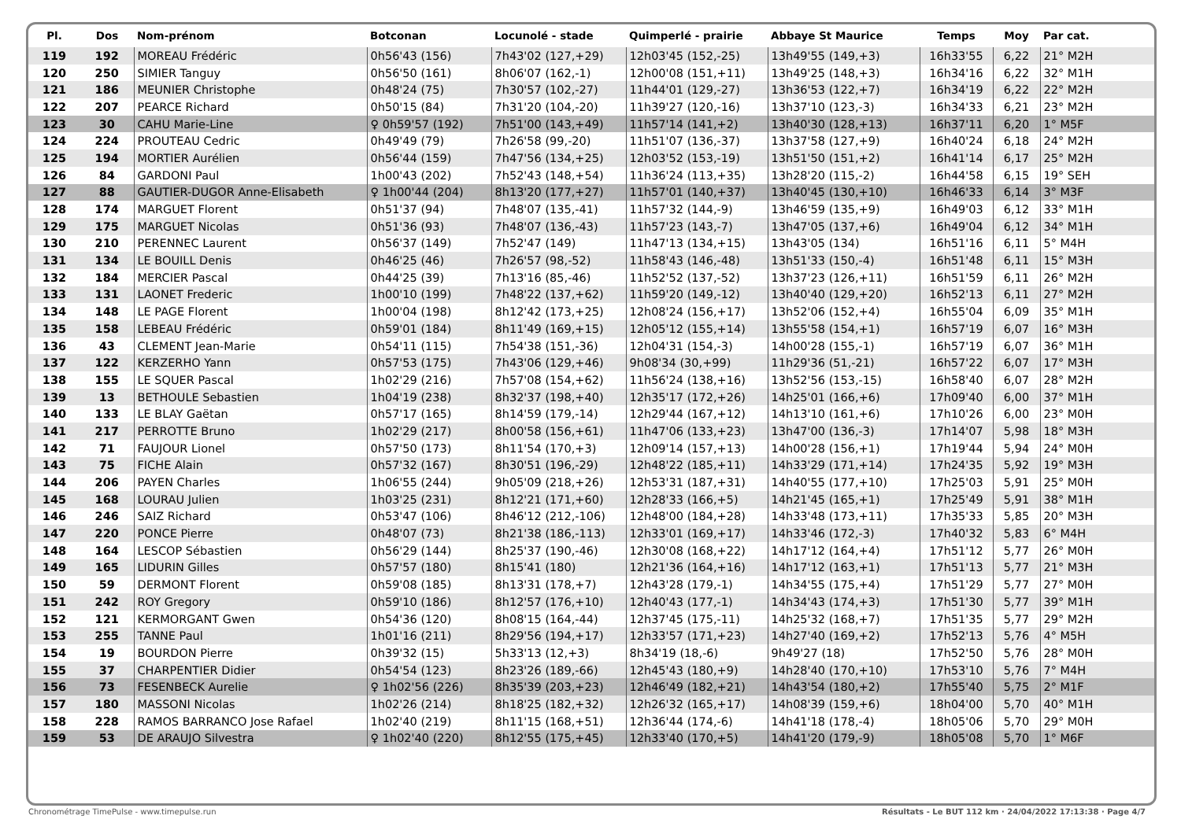| Pl. | Dos | Nom-prénom | Botconan | Locunolé - stade | Quimperlé - prairie | Abbaye St Maurice | Temps | Moy | Par cat. |
| --- | --- | --- | --- | --- | --- | --- | --- | --- | --- |
| 119 | 192 | MOREAU Frédéric | 0h56'43 (156) | 7h43'02 (127,+29) | 12h03'45 (152,-25) | 13h49'55 (149,+3) | 16h33'55 | 6,22 | 21° M2H |
| 120 | 250 | SIMIER Tanguy | 0h56'50 (161) | 8h06'07 (162,-1) | 12h00'08 (151,+11) | 13h49'25 (148,+3) | 16h34'16 | 6,22 | 32° M1H |
| 121 | 186 | MEUNIER Christophe | 0h48'24 (75) | 7h30'57 (102,-27) | 11h44'01 (129,-27) | 13h36'53 (122,+7) | 16h34'19 | 6,22 | 22° M2H |
| 122 | 207 | PEARCE Richard | 0h50'15 (84) | 7h31'20 (104,-20) | 11h39'27 (120,-16) | 13h37'10 (123,-3) | 16h34'33 | 6,21 | 23° M2H |
| 123 | 30 | CAHU Marie-Line | ♀ 0h59'57 (192) | 7h51'00 (143,+49) | 11h57'14 (141,+2) | 13h40'30 (128,+13) | 16h37'11 | 6,20 | 1° M5F |
| 124 | 224 | PROUTEAU Cedric | 0h49'49 (79) | 7h26'58 (99,-20) | 11h51'07 (136,-37) | 13h37'58 (127,+9) | 16h40'24 | 6,18 | 24° M2H |
| 125 | 194 | MORTIER Aurélien | 0h56'44 (159) | 7h47'56 (134,+25) | 12h03'52 (153,-19) | 13h51'50 (151,+2) | 16h41'14 | 6,17 | 25° M2H |
| 126 | 84 | GARDONI Paul | 1h00'43 (202) | 7h52'43 (148,+54) | 11h36'24 (113,+35) | 13h28'20 (115,-2) | 16h44'58 | 6,15 | 19° SEH |
| 127 | 88 | GAUTIER-DUGOR Anne-Elisabeth | ♀ 1h00'44 (204) | 8h13'20 (177,+27) | 11h57'01 (140,+37) | 13h40'45 (130,+10) | 16h46'33 | 6,14 | 3° M3F |
| 128 | 174 | MARGUET Florent | 0h51'37 (94) | 7h48'07 (135,-41) | 11h57'32 (144,-9) | 13h46'59 (135,+9) | 16h49'03 | 6,12 | 33° M1H |
| 129 | 175 | MARGUET Nicolas | 0h51'36 (93) | 7h48'07 (136,-43) | 11h57'23 (143,-7) | 13h47'05 (137,+6) | 16h49'04 | 6,12 | 34° M1H |
| 130 | 210 | PERENNEC Laurent | 0h56'37 (149) | 7h52'47 (149) | 11h47'13 (134,+15) | 13h43'05 (134) | 16h51'16 | 6,11 | 5° M4H |
| 131 | 134 | LE BOUILL Denis | 0h46'25 (46) | 7h26'57 (98,-52) | 11h58'43 (146,-48) | 13h51'33 (150,-4) | 16h51'48 | 6,11 | 15° M3H |
| 132 | 184 | MERCIER Pascal | 0h44'25 (39) | 7h13'16 (85,-46) | 11h52'52 (137,-52) | 13h37'23 (126,+11) | 16h51'59 | 6,11 | 26° M2H |
| 133 | 131 | LAONET Frederic | 1h00'10 (199) | 7h48'22 (137,+62) | 11h59'20 (149,-12) | 13h40'40 (129,+20) | 16h52'13 | 6,11 | 27° M2H |
| 134 | 148 | LE PAGE Florent | 1h00'04 (198) | 8h12'42 (173,+25) | 12h08'24 (156,+17) | 13h52'06 (152,+4) | 16h55'04 | 6,09 | 35° M1H |
| 135 | 158 | LEBEAU Frédéric | 0h59'01 (184) | 8h11'49 (169,+15) | 12h05'12 (155,+14) | 13h55'58 (154,+1) | 16h57'19 | 6,07 | 16° M3H |
| 136 | 43 | CLEMENT Jean-Marie | 0h54'11 (115) | 7h54'38 (151,-36) | 12h04'31 (154,-3) | 14h00'28 (155,-1) | 16h57'19 | 6,07 | 36° M1H |
| 137 | 122 | KERZERHO Yann | 0h57'53 (175) | 7h43'06 (129,+46) | 9h08'34 (30,+99) | 11h29'36 (51,-21) | 16h57'22 | 6,07 | 17° M3H |
| 138 | 155 | LE SQUER Pascal | 1h02'29 (216) | 7h57'08 (154,+62) | 11h56'24 (138,+16) | 13h52'56 (153,-15) | 16h58'40 | 6,07 | 28° M2H |
| 139 | 13 | BETHOULE Sebastien | 1h04'19 (238) | 8h32'37 (198,+40) | 12h35'17 (172,+26) | 14h25'01 (166,+6) | 17h09'40 | 6,00 | 37° M1H |
| 140 | 133 | LE BLAY Gaëtan | 0h57'17 (165) | 8h14'59 (179,-14) | 12h29'44 (167,+12) | 14h13'10 (161,+6) | 17h10'26 | 6,00 | 23° M0H |
| 141 | 217 | PERROTTE Bruno | 1h02'29 (217) | 8h00'58 (156,+61) | 11h47'06 (133,+23) | 13h47'00 (136,-3) | 17h14'07 | 5,98 | 18° M3H |
| 142 | 71 | FAUJOUR Lionel | 0h57'50 (173) | 8h11'54 (170,+3) | 12h09'14 (157,+13) | 14h00'28 (156,+1) | 17h19'44 | 5,94 | 24° M0H |
| 143 | 75 | FICHE Alain | 0h57'32 (167) | 8h30'51 (196,-29) | 12h48'22 (185,+11) | 14h33'29 (171,+14) | 17h24'35 | 5,92 | 19° M3H |
| 144 | 206 | PAYEN Charles | 1h06'55 (244) | 9h05'09 (218,+26) | 12h53'31 (187,+31) | 14h40'55 (177,+10) | 17h25'03 | 5,91 | 25° M0H |
| 145 | 168 | LOURAU Julien | 1h03'25 (231) | 8h12'21 (171,+60) | 12h28'33 (166,+5) | 14h21'45 (165,+1) | 17h25'49 | 5,91 | 38° M1H |
| 146 | 246 | SAIZ Richard | 0h53'47 (106) | 8h46'12 (212,-106) | 12h48'00 (184,+28) | 14h33'48 (173,+11) | 17h35'33 | 5,85 | 20° M3H |
| 147 | 220 | PONCE Pierre | 0h48'07 (73) | 8h21'38 (186,-113) | 12h33'01 (169,+17) | 14h33'46 (172,-3) | 17h40'32 | 5,83 | 6° M4H |
| 148 | 164 | LESCOP Sébastien | 0h56'29 (144) | 8h25'37 (190,-46) | 12h30'08 (168,+22) | 14h17'12 (164,+4) | 17h51'12 | 5,77 | 26° M0H |
| 149 | 165 | LIDURIN Gilles | 0h57'57 (180) | 8h15'41 (180) | 12h21'36 (164,+16) | 14h17'12 (163,+1) | 17h51'13 | 5,77 | 21° M3H |
| 150 | 59 | DERMONT Florent | 0h59'08 (185) | 8h13'31 (178,+7) | 12h43'28 (179,-1) | 14h34'55 (175,+4) | 17h51'29 | 5,77 | 27° M0H |
| 151 | 242 | ROY Gregory | 0h59'10 (186) | 8h12'57 (176,+10) | 12h40'43 (177,-1) | 14h34'43 (174,+3) | 17h51'30 | 5,77 | 39° M1H |
| 152 | 121 | KERMORGANT Gwen | 0h54'36 (120) | 8h08'15 (164,-44) | 12h37'45 (175,-11) | 14h25'32 (168,+7) | 17h51'35 | 5,77 | 29° M2H |
| 153 | 255 | TANNE Paul | 1h01'16 (211) | 8h29'56 (194,+17) | 12h33'57 (171,+23) | 14h27'40 (169,+2) | 17h52'13 | 5,76 | 4° M5H |
| 154 | 19 | BOURDON Pierre | 0h39'32 (15) | 5h33'13 (12,+3) | 8h34'19 (18,-6) | 9h49'27 (18) | 17h52'50 | 5,76 | 28° M0H |
| 155 | 37 | CHARPENTIER Didier | 0h54'54 (123) | 8h23'26 (189,-66) | 12h45'43 (180,+9) | 14h28'40 (170,+10) | 17h53'10 | 5,76 | 7° M4H |
| 156 | 73 | FESENBECK Aurelie | ♀ 1h02'56 (226) | 8h35'39 (203,+23) | 12h46'49 (182,+21) | 14h43'54 (180,+2) | 17h55'40 | 5,75 | 2° M1F |
| 157 | 180 | MASSONI Nicolas | 1h02'26 (214) | 8h18'25 (182,+32) | 12h26'32 (165,+17) | 14h08'39 (159,+6) | 18h04'00 | 5,70 | 40° M1H |
| 158 | 228 | RAMOS BARRANCO Jose Rafael | 1h02'40 (219) | 8h11'15 (168,+51) | 12h36'44 (174,-6) | 14h41'18 (178,-4) | 18h05'06 | 5,70 | 29° M0H |
| 159 | 53 | DE ARAUJO Silvestra | ♀ 1h02'40 (220) | 8h12'55 (175,+45) | 12h33'40 (170,+5) | 14h41'20 (179,-9) | 18h05'08 | 5,70 | 1° M6F |
Chronométrage TimePulse - www.timepulse.run Résultats - Le BUT 112 km · 24/04/2022 17:13:38 · Page 4/7